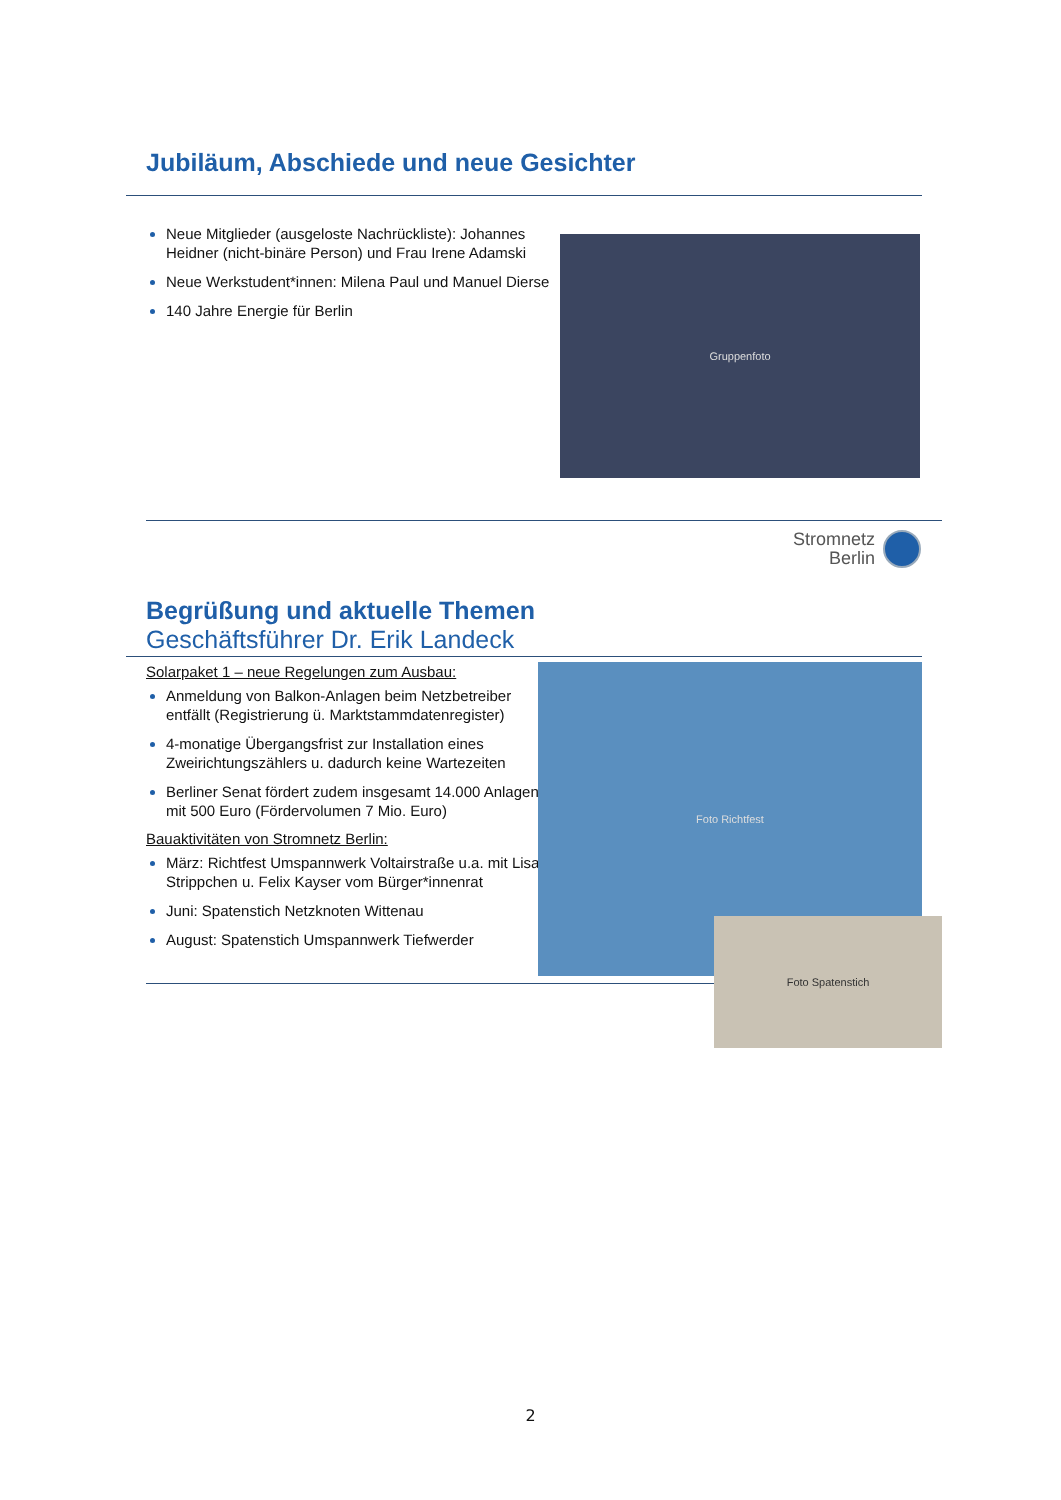Jubiläum, Abschiede und neue Gesichter
Neue Mitglieder (ausgeloste Nachrückliste): Johannes Heidner (nicht-binäre Person) und Frau Irene Adamski
Neue Werkstudent*innen: Milena Paul und Manuel Dierse
140 Jahre Energie für Berlin
Gruppenfoto
Stromnetz
Berlin
Begrüßung und aktuelle Themen
Geschäftsführer Dr. Erik Landeck
Solarpaket 1 – neue Regelungen zum Ausbau:
Anmeldung von Balkon-Anlagen beim Netzbetreiber entfällt (Registrierung ü. Marktstammdatenregister)
4-monatige Übergangsfrist zur Installation eines Zweirichtungszählers u. dadurch keine Wartezeiten
Berliner Senat fördert zudem insgesamt 14.000 Anlagen mit 500 Euro (Fördervolumen 7 Mio. Euro)
Bauaktivitäten von Stromnetz Berlin:
März: Richtfest Umspannwerk Voltairstraße u.a. mit Lisa Strippchen u. Felix Kayser vom Bürger*innenrat
Juni: Spatenstich Netzknoten Wittenau
August: Spatenstich Umspannwerk Tiefwerder
Foto Richtfest
Foto Spatenstich
2